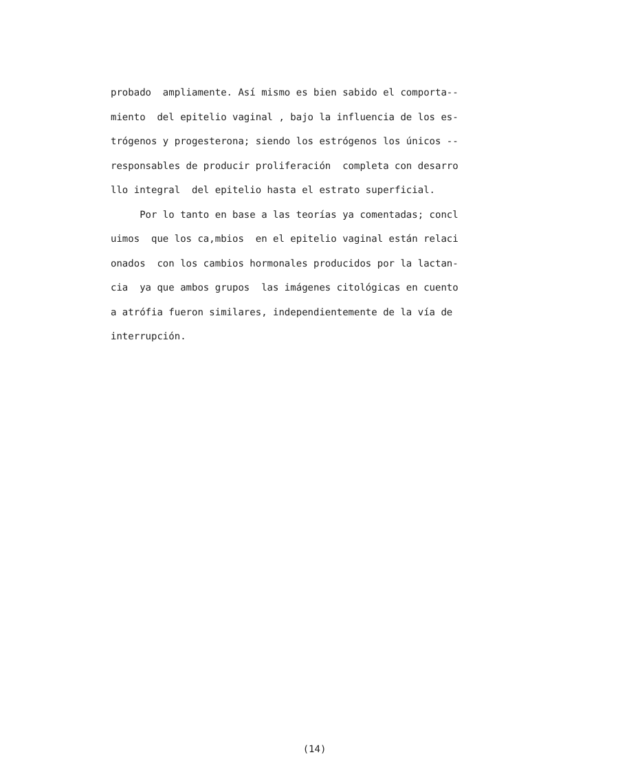probado ampliamente. Así mismo es bien sabido el comporta-- miento del epitelio vaginal , bajo la influencia de los es- trógenos y progesterona; siendo los estrógenos los únicos -- responsables de producir proliferación completa con desarro llo integral del epitelio hasta el estrato superficial. Por lo tanto en base a las teorías ya comentadas; concl uimos que los ca,mbios en el epitelio vaginal están relaci onados con los cambios hormonales producidos por la lactan- cia ya que ambos grupos las imágenes citológicas en cuento a atrófia fueron similares, independientemente de la vía de interrupción.
(14)